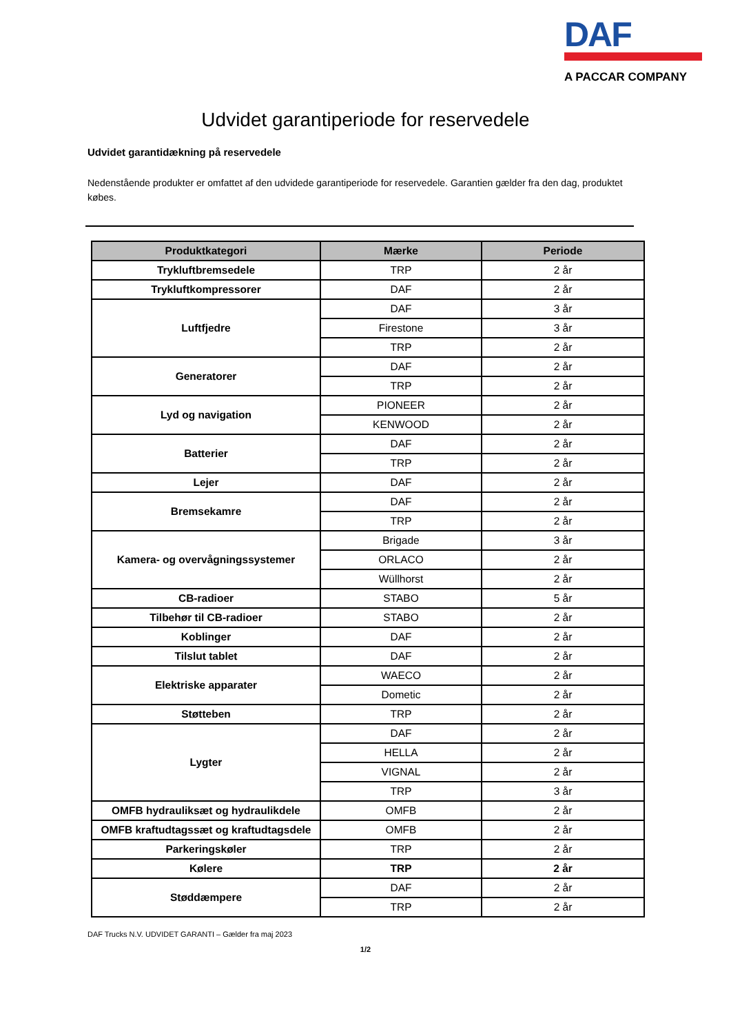DAF
A PACCAR COMPANY
Udvidet garantiperiode for reservedele
Udvidet garantidækning på reservedele
Nedenstående produkter er omfattet af den udvidede garantiperiode for reservedele. Garantien gælder fra den dag, produktet købes.
| Produktkategori | Mærke | Periode |
| --- | --- | --- |
| Trykluftbremsedele | TRP | 2 år |
| Trykluftkompressorer | DAF | 2 år |
| Luftfjedre | DAF | 3 år |
| | Firestone | 3 år |
| | TRP | 2 år |
| Generatorer | DAF | 2 år |
| | TRP | 2 år |
| Lyd og navigation | PIONEER | 2 år |
| | KENWOOD | 2 år |
| Batterier | DAF | 2 år |
| | TRP | 2 år |
| Lejer | DAF | 2 år |
| Bremsekamre | DAF | 2 år |
| | TRP | 2 år |
| Kamera- og overvågningssystemer | Brigade | 3 år |
| | ORLACO | 2 år |
| | Wüllhorst | 2 år |
| CB-radioer | STABO | 5 år |
| Tilbehør til CB-radioer | STABO | 2 år |
| Koblinger | DAF | 2 år |
| Tilslut tablet | DAF | 2 år |
| Elektriske apparater | WAECO | 2 år |
| | Dometic | 2 år |
| Støtteben | TRP | 2 år |
| Lygter | DAF | 2 år |
| | HELLA | 2 år |
| | VIGNAL | 2 år |
| | TRP | 3 år |
| OMFB hydrauliksæt og hydraulikdele | OMFB | 2 år |
| OMFB kraftudtagssæt og kraftudtagsdele | OMFB | 2 år |
| Parkeringskøler | TRP | 2 år |
| Kølere | TRP | 2 år |
| Støddæmpere | DAF | 2 år |
| | TRP | 2 år |
DAF Trucks N.V. UDVIDET GARANTI – Gælder fra maj 2023
1/2